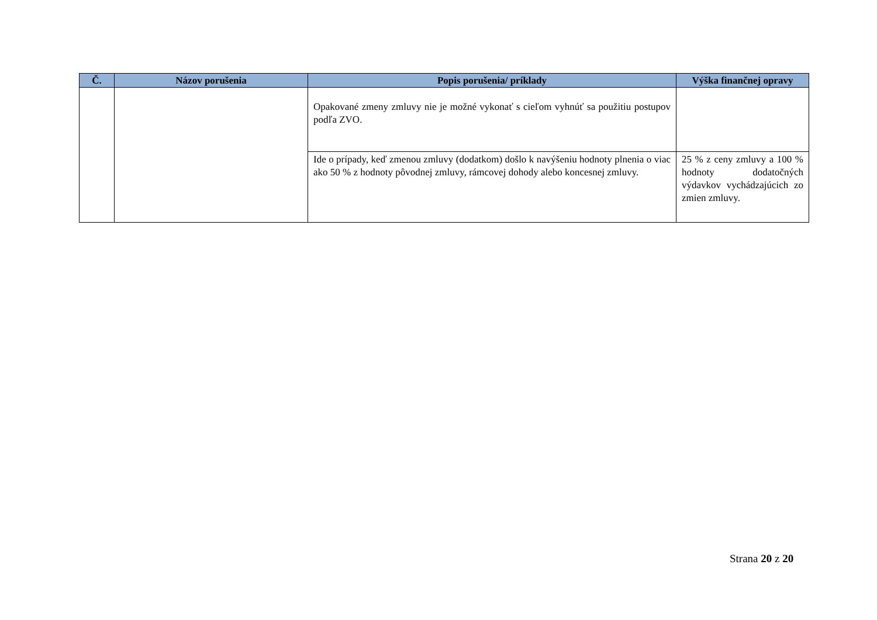| Č. | Názov porušenia | Popis porušenia/ príklady | Výška finančnej opravy |
| --- | --- | --- | --- |
| | | Opakované zmeny zmluvy nie je možné vykonať s cieľom vyhnúť sa použitiu postupov podľa ZVO. | |
| | | Ide o prípady, keď zmenou zmluvy (dodatkom) došlo k navýšeniu hodnoty plnenia o viac ako 50 % z hodnoty pôvodnej zmluvy, rámcovej dohody alebo koncesnej zmluvy. | 25 % z ceny zmluvy a 100 % hodnoty dodatočných výdavkov vychádzajúcich zo zmien zmluvy. |
Strana 20 z 20